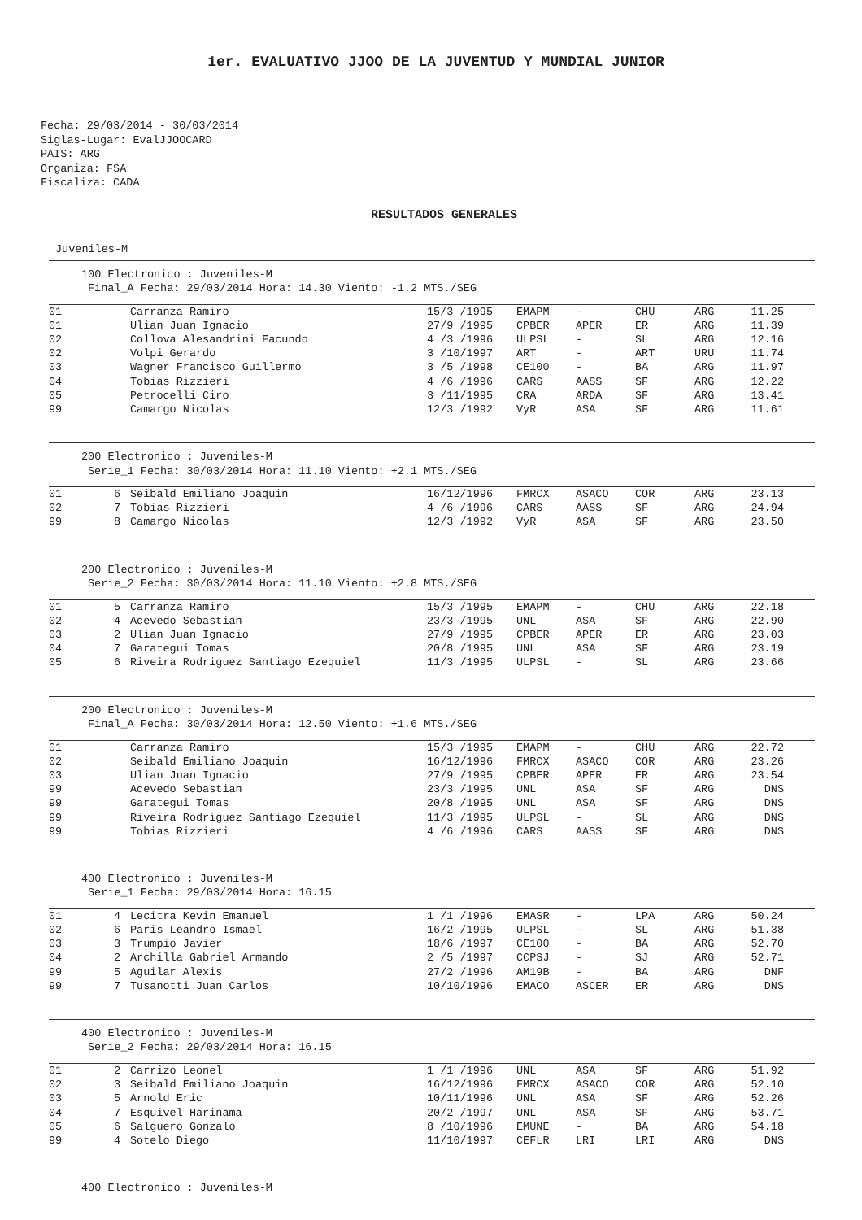1er. EVALUATIVO JJOO DE LA JUVENTUD Y MUNDIAL JUNIOR
Fecha: 29/03/2014 - 30/03/2014
Siglas-Lugar: EvalJJOOCARD
PAIS: ARG
Organiza: FSA
Fiscaliza: CADA
RESULTADOS GENERALES
Juveniles-M
100 Electronico : Juveniles-M
Final_A Fecha: 29/03/2014 Hora: 14.30 Viento: -1.2 MTS./SEG
| 01 | | Carranza Ramiro | 15/3 /1995 | EMAPM | - | CHU | ARG | 11.25 |
| 01 | | Ulian Juan Ignacio | 27/9 /1995 | CPBER | APER | ER | ARG | 11.39 |
| 02 | | Collova Alesandrini Facundo | 4 /3 /1996 | ULPSL | - | SL | ARG | 12.16 |
| 02 | | Volpi Gerardo | 3 /10/1997 | ART | - | ART | URU | 11.74 |
| 03 | | Wagner Francisco Guillermo | 3 /5 /1998 | CE100 | - | BA | ARG | 11.97 |
| 04 | | Tobias Rizzieri | 4 /6 /1996 | CARS | AASS | SF | ARG | 12.22 |
| 05 | | Petrocelli Ciro | 3 /11/1995 | CRA | ARDA | SF | ARG | 13.41 |
| 99 | | Camargo Nicolas | 12/3 /1992 | VyR | ASA | SF | ARG | 11.61 |
200 Electronico : Juveniles-M
Serie_1 Fecha: 30/03/2014 Hora: 11.10 Viento: +2.1 MTS./SEG
| 01 | 6 | Seibald Emiliano Joaquin | 16/12/1996 | FMRCX | ASACO | COR | ARG | 23.13 |
| 02 | 7 | Tobias Rizzieri | 4 /6 /1996 | CARS | AASS | SF | ARG | 24.94 |
| 99 | 8 | Camargo Nicolas | 12/3 /1992 | VyR | ASA | SF | ARG | 23.50 |
200 Electronico : Juveniles-M
Serie_2 Fecha: 30/03/2014 Hora: 11.10 Viento: +2.8 MTS./SEG
| 01 | 5 | Carranza Ramiro | 15/3 /1995 | EMAPM | - | CHU | ARG | 22.18 |
| 02 | 4 | Acevedo Sebastian | 23/3 /1995 | UNL | ASA | SF | ARG | 22.90 |
| 03 | 2 | Ulian Juan Ignacio | 27/9 /1995 | CPBER | APER | ER | ARG | 23.03 |
| 04 | 7 | Garategui Tomas | 20/8 /1995 | UNL | ASA | SF | ARG | 23.19 |
| 05 | 6 | Riveira Rodriguez Santiago Ezequiel | 11/3 /1995 | ULPSL | - | SL | ARG | 23.66 |
200 Electronico : Juveniles-M
Final_A Fecha: 30/03/2014 Hora: 12.50 Viento: +1.6 MTS./SEG
| 01 | | Carranza Ramiro | 15/3 /1995 | EMAPM | - | CHU | ARG | 22.72 |
| 02 | | Seibald Emiliano Joaquin | 16/12/1996 | FMRCX | ASACO | COR | ARG | 23.26 |
| 03 | | Ulian Juan Ignacio | 27/9 /1995 | CPBER | APER | ER | ARG | 23.54 |
| 99 | | Acevedo Sebastian | 23/3 /1995 | UNL | ASA | SF | ARG | DNS |
| 99 | | Garategui Tomas | 20/8 /1995 | UNL | ASA | SF | ARG | DNS |
| 99 | | Riveira Rodriguez Santiago Ezequiel | 11/3 /1995 | ULPSL | - | SL | ARG | DNS |
| 99 | | Tobias Rizzieri | 4 /6 /1996 | CARS | AASS | SF | ARG | DNS |
400 Electronico : Juveniles-M
Serie_1 Fecha: 29/03/2014 Hora: 16.15
| 01 | 4 | Lecitra Kevin Emanuel | 1 /1 /1996 | EMASR | - | LPA | ARG | 50.24 |
| 02 | 6 | Paris Leandro Ismael | 16/2 /1995 | ULPSL | - | SL | ARG | 51.38 |
| 03 | 3 | Trumpio Javier | 18/6 /1997 | CE100 | - | BA | ARG | 52.70 |
| 04 | 2 | Archilla Gabriel Armando | 2 /5 /1997 | CCPSJ | - | SJ | ARG | 52.71 |
| 99 | 5 | Aguilar Alexis | 27/2 /1996 | AM19B | - | BA | ARG | DNF |
| 99 | 7 | Tusanotti Juan Carlos | 10/10/1996 | EMACO | ASCER | ER | ARG | DNS |
400 Electronico : Juveniles-M
Serie_2 Fecha: 29/03/2014 Hora: 16.15
| 01 | 2 | Carrizo Leonel | 1 /1 /1996 | UNL | ASA | SF | ARG | 51.92 |
| 02 | 3 | Seibald Emiliano Joaquin | 16/12/1996 | FMRCX | ASACO | COR | ARG | 52.10 |
| 03 | 5 | Arnold Eric | 10/11/1996 | UNL | ASA | SF | ARG | 52.26 |
| 04 | 7 | Esquivel Harinama | 20/2 /1997 | UNL | ASA | SF | ARG | 53.71 |
| 05 | 6 | Salguero Gonzalo | 8 /10/1996 | EMUNE | - | BA | ARG | 54.18 |
| 99 | 4 | Sotelo Diego | 11/10/1997 | CEFLR | LRI | LRI | ARG | DNS |
400 Electronico : Juveniles-M